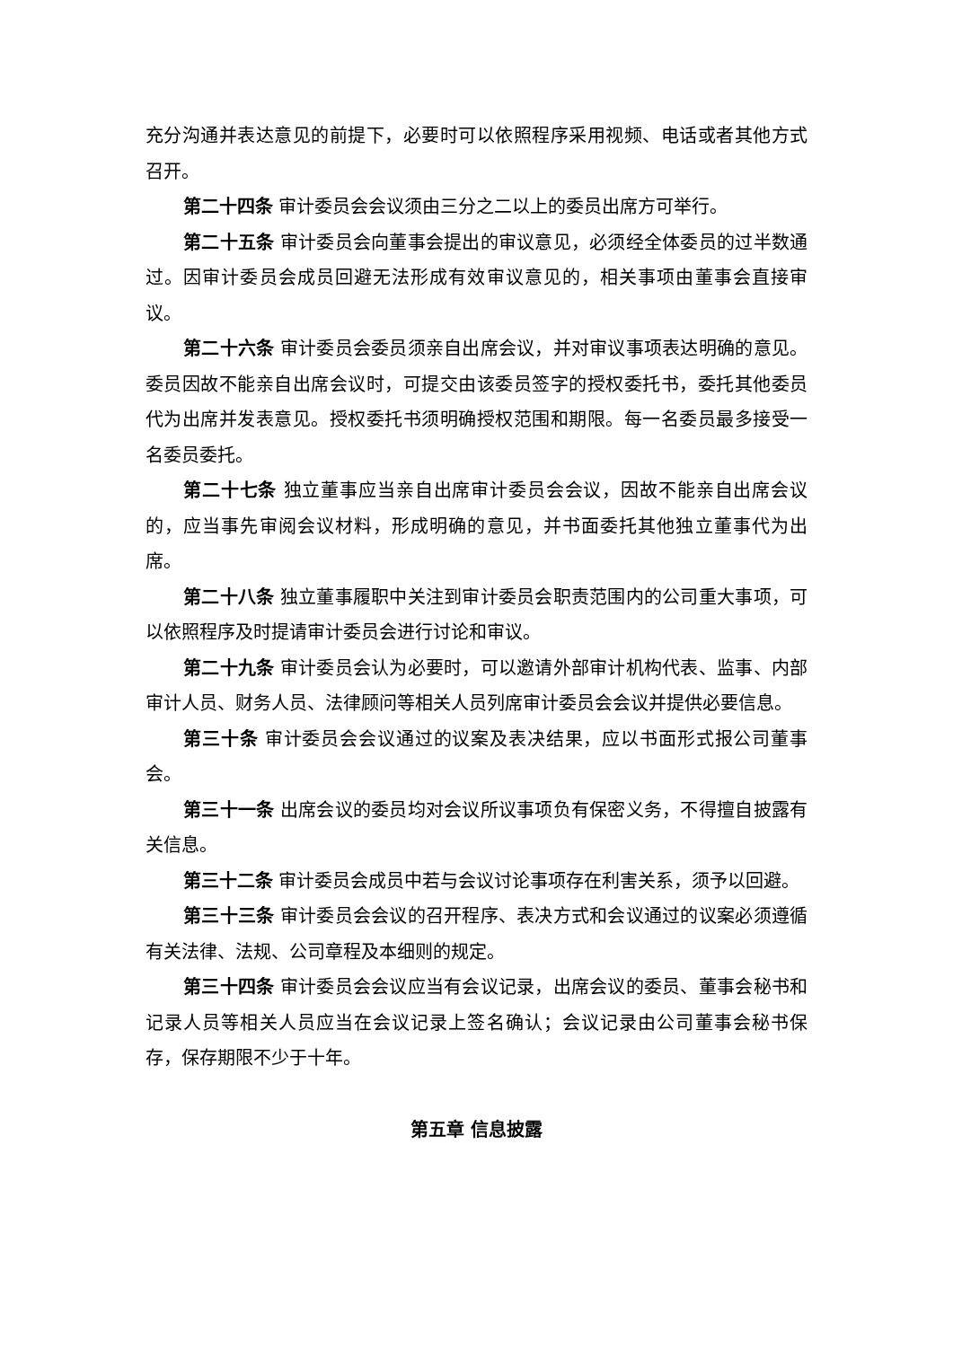充分沟通并表达意见的前提下，必要时可以依照程序采用视频、电话或者其他方式召开。
第二十四条 审计委员会会议须由三分之二以上的委员出席方可举行。
第二十五条 审计委员会向董事会提出的审议意见，必须经全体委员的过半数通过。因审计委员会成员回避无法形成有效审议意见的，相关事项由董事会直接审议。
第二十六条 审计委员会委员须亲自出席会议，并对审议事项表达明确的意见。委员因故不能亲自出席会议时，可提交由该委员签字的授权委托书，委托其他委员代为出席并发表意见。授权委托书须明确授权范围和期限。每一名委员最多接受一名委员委托。
第二十七条 独立董事应当亲自出席审计委员会会议，因故不能亲自出席会议的，应当事先审阅会议材料，形成明确的意见，并书面委托其他独立董事代为出席。
第二十八条 独立董事履职中关注到审计委员会职责范围内的公司重大事项，可以依照程序及时提请审计委员会进行讨论和审议。
第二十九条 审计委员会认为必要时，可以邀请外部审计机构代表、监事、内部审计人员、财务人员、法律顾问等相关人员列席审计委员会会议并提供必要信息。
第三十条 审计委员会会议通过的议案及表决结果，应以书面形式报公司董事会。
第三十一条 出席会议的委员均对会议所议事项负有保密义务，不得擅自披露有关信息。
第三十二条 审计委员会成员中若与会议讨论事项存在利害关系，须予以回避。
第三十三条 审计委员会会议的召开程序、表决方式和会议通过的议案必须遵循有关法律、法规、公司章程及本细则的规定。
第三十四条 审计委员会会议应当有会议记录，出席会议的委员、董事会秘书和记录人员等相关人员应当在会议记录上签名确认；会议记录由公司董事会秘书保存，保存期限不少于十年。
第五章 信息披露